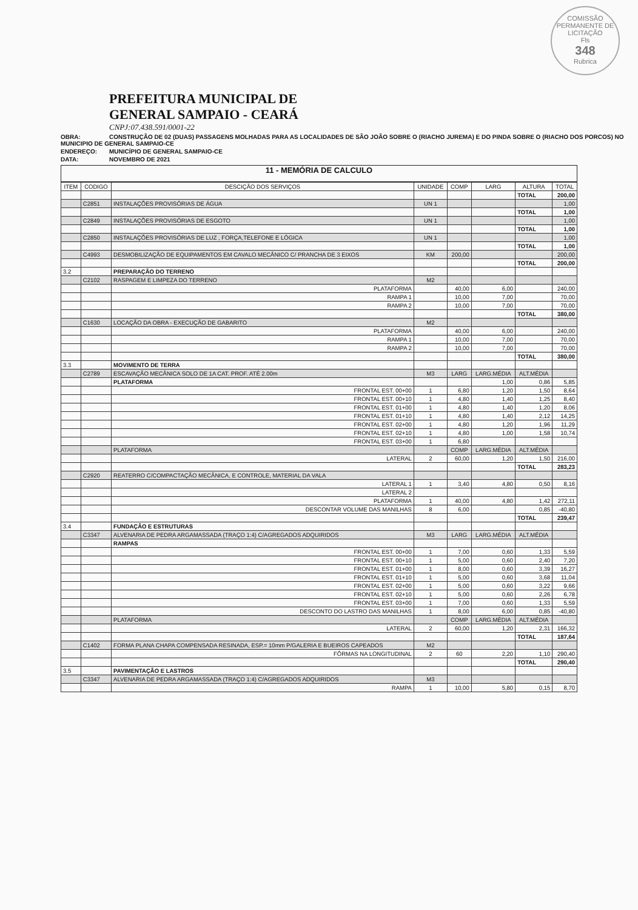COMISSÃO PERMANENTE DE LICITAÇÃO
Fls
348
Rubrica
PREFEITURA MUNICIPAL DE
GENERAL SAMPAIO - CEARÁ
CNPJ:07.438.591/0001-22
OBRA: CONSTRUÇÃO DE 02 (DUAS) PASSAGENS MOLHADAS PARA AS LOCALIDADES DE SÃO JOÃO SOBRE O (RIACHO JUREMA) E DO PINDA SOBRE O (RIACHO DOS PORCOS) NO MUNICIPIO DE GENERAL SAMPAIO-CE
ENDEREÇO: MUNICÍPIO DE GENERAL SAMPAIO-CE
DATA: NOVEMBRO DE 2021
11 - MEMÓRIA DE CALCULO
| ITEM | CODIGO | DESCIÇÃO DOS SERVIÇOS | UNIDADE | COMP | LARG | ALTURA | TOTAL |
| --- | --- | --- | --- | --- | --- | --- | --- |
| | | | | | | TOTAL | 200,00 |
| | C2851 | INSTALAÇÕES PROVISÓRIAS DE ÁGUA | UN 1 | | | | 1,00 |
| | | | | | | TOTAL | 1,00 |
| | C2849 | INSTALAÇÕES PROVISÓRIAS DE ESGOTO | UN 1 | | | | 1,00 |
| | | | | | | TOTAL | 1,00 |
| | C2850 | INSTALAÇÕES PROVISÓRIAS DE LUZ , FORÇA,TELEFONE E LÓGICA | UN 1 | | | | 1,00 |
| | | | | | | TOTAL | 1,00 |
| | C4993 | DESMOBILIZAÇÃO DE EQUIPAMENTOS EM CAVALO MECÂNICO C/ PRANCHA DE 3 EIXOS | KM | 200,00 | | | 200,00 |
| | | | | | | TOTAL | 200,00 |
| 3.2 | | PREPARAÇÃO DO TERRENO | | | | | |
| | C2102 | RASPAGEM E LIMPEZA DO TERRENO | M2 | | | | |
| | | PLATAFORMA | | 40,00 | 6,00 | | 240,00 |
| | | RAMPA 1 | | 10,00 | 7,00 | | 70,00 |
| | | RAMPA 2 | | 10,00 | 7,00 | | 70,00 |
| | | | | | | TOTAL | 380,00 |
| | C1630 | LOCAÇÃO DA OBRA - EXECUÇÃO DE GABARITO | M2 | | | | |
| | | PLATAFORMA | | 40,00 | 6,00 | | 240,00 |
| | | RAMPA 1 | | 10,00 | 7,00 | | 70,00 |
| | | RAMPA 2 | | 10,00 | 7,00 | | 70,00 |
| | | | | | | TOTAL | 380,00 |
| 3.3 | | MOVIMENTO DE TERRA | | | | | |
| | C2789 | ESCAVAÇÃO MECÂNICA SOLO DE 1A CAT. PROF. ATÉ 2.00m | M3 | LARG | LARG.MÉDIA | ALT.MÉDIA | |
| | | PLATAFORMA | | | 1,00 | 0,86 | 5,85 |
| | | FRONTAL EST. 00+00 | 1 | 6,80 | 1,20 | 1,50 | 8,64 |
| | | FRONTAL EST. 00+10 | 1 | 4,80 | 1,40 | 1,25 | 8,40 |
| | | FRONTAL EST. 01+00 | 1 | 4,80 | 1,40 | 1,20 | 8,06 |
| | | FRONTAL EST. 01+10 | 1 | 4,80 | 1,40 | 2,12 | 14,25 |
| | | FRONTAL EST. 02+00 | 1 | 4,80 | 1,20 | 1,96 | 11,29 |
| | | FRONTAL EST. 02+10 | 1 | 4,80 | 1,00 | 1,58 | 10,74 |
| | | FRONTAL EST. 03+00 | 1 | 6,80 | | | |
| | | PLATAFORMA | | COMP | LARG.MÉDIA | ALT.MÉDIA | |
| | | LATERAL | 2 | 60,00 | 1,20 | 1,50 | 216,00 |
| | | | | | | TOTAL | 283,23 |
| | C2920 | REATERRO C/COMPACTAÇÃO MECÂNICA, E CONTROLE, MATERIAL DA VALA | | | | | |
| | | LATERAL 1 | 1 | 3,40 | 4,80 | 0,50 | 8,16 |
| | | LATERAL 2 | | | | | |
| | | PLATAFORMA | 1 | 40,00 | 4,80 | 1,42 | 272,11 |
| | | DESCONTAR VOLUME DAS MANILHAS | 8 | 6,00 | | 0,85 | -40,80 |
| | | | | | | TOTAL | 239,47 |
| 3.4 | | FUNDAÇÃO E ESTRUTURAS | | | | | |
| | C3347 | ALVENARIA DE PEDRA ARGAMASSADA (TRAÇO 1:4) C/AGREGADOS ADQUIRIDOS | M3 | LARG | LARG.MÉDIA | ALT.MÉDIA | |
| | | RAMPAS | | | | | |
| | | FRONTAL EST. 00+00 | 1 | 7,00 | 0,60 | 1,33 | 5,59 |
| | | FRONTAL EST. 00+10 | 1 | 5,00 | 0,60 | 2,40 | 7,20 |
| | | FRONTAL EST. 01+00 | 1 | 8,00 | 0,60 | 3,39 | 16,27 |
| | | FRONTAL EST. 01+10 | 1 | 5,00 | 0,60 | 3,68 | 11,04 |
| | | FRONTAL EST. 02+00 | 1 | 5,00 | 0,60 | 3,22 | 9,66 |
| | | FRONTAL EST. 02+10 | 1 | 5,00 | 0,60 | 2,26 | 6,78 |
| | | FRONTAL EST. 03+00 | 1 | 7,00 | 0,60 | 1,33 | 5,59 |
| | | DESCONTO DO LASTRO DAS MANILHAS | 1 | 8,00 | 6,00 | 0,85 | -40,80 |
| | | PLATAFORMA | | COMP | LARG.MÉDIA | ALT.MÉDIA | |
| | | LATERAL | 2 | 60,00 | 1,20 | 2,31 | 166,32 |
| | | | | | | TOTAL | 187,64 |
| | C1402 | FORMA PLANA CHAPA COMPENSADA RESINADA, ESP.= 10mm P/GALERIA E BUEIROS CAPEADOS | M2 | | | | |
| | | FÔRMAS NA LONGITUDINAL | 2 | 60 | 2,20 | 1,10 | 290,40 |
| | | | | | | TOTAL | 290,40 |
| 3.5 | | PAVIMENTAÇÃO E LASTROS | | | | | |
| | C3347 | ALVENARIA DE PEDRA ARGAMASSADA (TRAÇO 1:4) C/AGREGADOS ADQUIRIDOS | M3 | | | | |
| | | RAMPA | 1 | 10,00 | 5,80 | 0,15 | 8,70 |